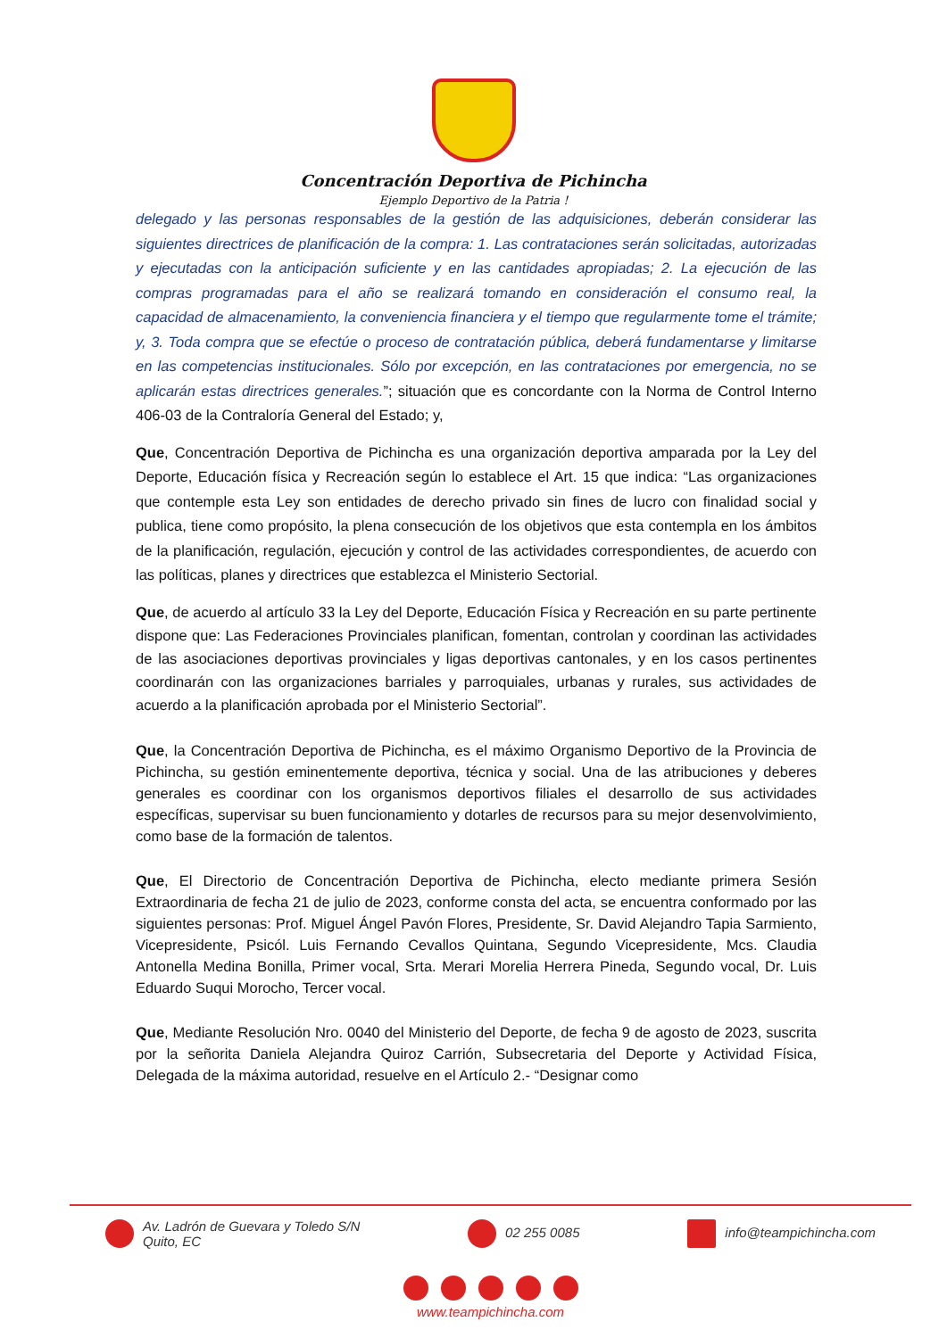Concentración Deportiva de Pichincha
Ejemplo Deportivo de la Patria !
delegado y las personas responsables de la gestión de las adquisiciones, deberán considerar las siguientes directrices de planificación de la compra: 1. Las contrataciones serán solicitadas, autorizadas y ejecutadas con la anticipación suficiente y en las cantidades apropiadas; 2. La ejecución de las compras programadas para el año se realizará tomando en consideración el consumo real, la capacidad de almacenamiento, la conveniencia financiera y el tiempo que regularmente tome el trámite; y, 3. Toda compra que se efectúe o proceso de contratación pública, deberá fundamentarse y limitarse en las competencias institucionales. Sólo por excepción, en las contrataciones por emergencia, no se aplicarán estas directrices generales.”; situación que es concordante con la Norma de Control Interno 406-03 de la Contraloría General del Estado; y,
Que, Concentración Deportiva de Pichincha es una organización deportiva amparada por la Ley del Deporte, Educación física y Recreación según lo establece el Art. 15 que indica: “Las organizaciones que contemple esta Ley son entidades de derecho privado sin fines de lucro con finalidad social y publica, tiene como propósito, la plena consecución de los objetivos que esta contempla en los ámbitos de la planificación, regulación, ejecución y control de las actividades correspondientes, de acuerdo con las políticas, planes y directrices que establezca el Ministerio Sectorial.
Que, de acuerdo al artículo 33 la Ley del Deporte, Educación Física y Recreación en su parte pertinente dispone que: Las Federaciones Provinciales planifican, fomentan, controlan y coordinan las actividades de las asociaciones deportivas provinciales y ligas deportivas cantonales, y en los casos pertinentes coordinarán con las organizaciones barriales y parroquiales, urbanas y rurales, sus actividades de acuerdo a la planificación aprobada por el Ministerio Sectorial”.
Que, la Concentración Deportiva de Pichincha, es el máximo Organismo Deportivo de la Provincia de Pichincha, su gestión eminentemente deportiva, técnica y social. Una de las atribuciones y deberes generales es coordinar con los organismos deportivos filiales el desarrollo de sus actividades específicas, supervisar su buen funcionamiento y dotarles de recursos para su mejor desenvolvimiento, como base de la formación de talentos.
Que, El Directorio de Concentración Deportiva de Pichincha, electo mediante primera Sesión Extraordinaria de fecha 21 de julio de 2023, conforme consta del acta, se encuentra conformado por las siguientes personas: Prof. Miguel Ángel Pavón Flores, Presidente, Sr. David Alejandro Tapia Sarmiento, Vicepresidente, Psicól. Luis Fernando Cevallos Quintana, Segundo Vicepresidente, Mcs. Claudia Antonella Medina Bonilla, Primer vocal, Srta. Merari Morelia Herrera Pineda, Segundo vocal, Dr. Luis Eduardo Suqui Morocho, Tercer vocal.
Que, Mediante Resolución Nro. 0040 del Ministerio del Deporte, de fecha 9 de agosto de 2023, suscrita por la señorita Daniela Alejandra Quiroz Carrión, Subsecretaria del Deporte y Actividad Física, Delegada de la máxima autoridad, resuelve en el Artículo 2.- “Designar como
Av. Ladrón de Guevara y Toledo S/N
Quito, EC
02 255 0085 info@teampichincha.com
www.teampichincha.com